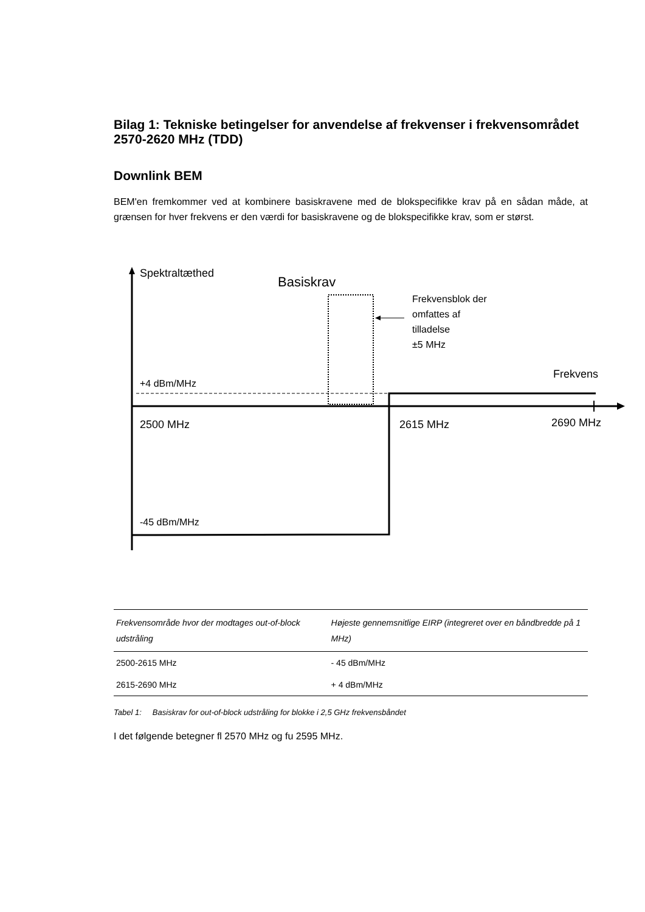Bilag 1: Tekniske betingelser for anvendelse af frekvenser i frekvensområdet 2570-2620 MHz (TDD)
Downlink BEM
BEM'en fremkommer ved at kombinere basiskravene med de blokspecifikke krav på en sådan måde, at grænsen for hver frekvens er den værdi for basiskravene og de blokspecifikke krav, som er størst.
Spektraltæthed
Basiskrav
Frekvensblok der
omfattes af
tilladelse
±5 MHz
Frekvens
+4 dBm/MHz
2500 MHz 2615 MHz 2690 MHz
-45 dBm/MHz
| Frekvensområde hvor der modtages out-of-block udstråling | Højeste gennemsnitlige EIRP (integreret over en båndbredde på 1 MHz) |
| --- | --- |
| 2500-2615 MHz | - 45 dBm/MHz |
| 2615-2690 MHz | + 4 dBm/MHz |
Tabel 1: Basiskrav for out-of-block udstråling for blokke i 2,5 GHz frekvensbåndet
I det følgende betegner fl 2570 MHz og fu 2595 MHz.